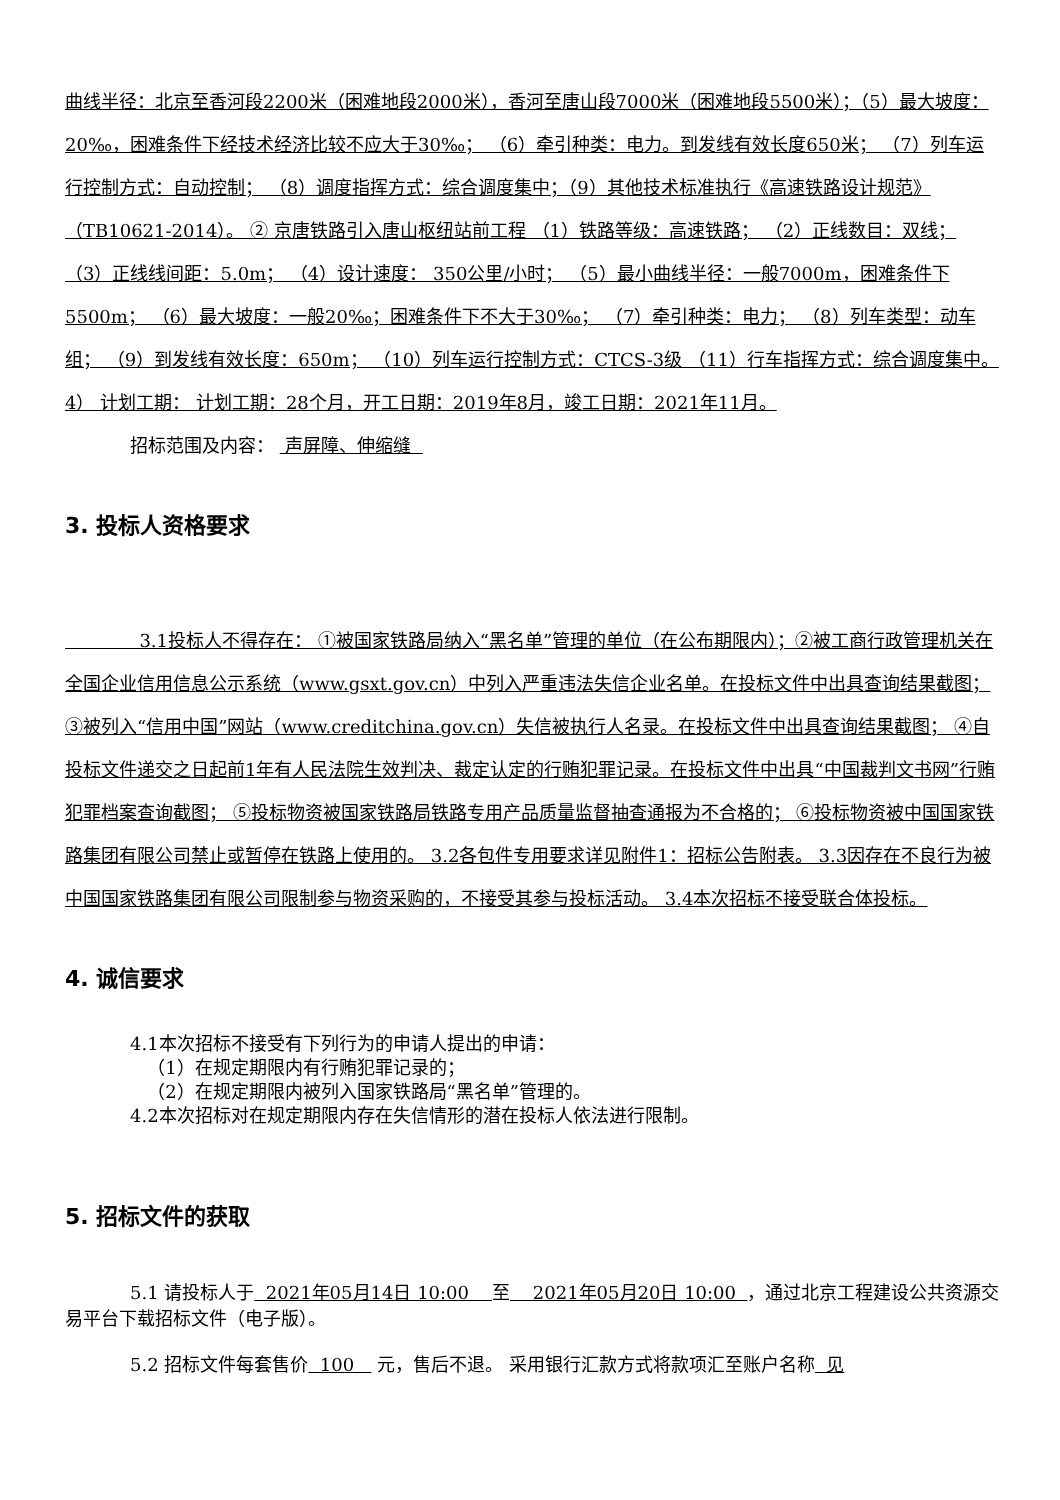曲线半径：北京至香河段2200米（困难地段2000米），香河至唐山段7000米（困难地段5500米）；（5）最大坡度：20‰，困难条件下经技术经济比较不应大于30‰； （6）牵引种类：电力。到发线有效长度650米； （7）列车运行控制方式：自动控制； （8）调度指挥方式：综合调度集中；（9）其他技术标准执行《高速铁路设计规范》（TB10621-2014）。 ② 京唐铁路引入唐山枢纽站前工程 （1）铁路等级：高速铁路； （2）正线数目：双线； （3）正线线间距：5.0m； （4）设计速度： 350公里/小时； （5）最小曲线半径：一般7000m，困难条件下5500m； （6）最大坡度：一般20‰；困难条件下不大于30‰； （7）牵引种类：电力； （8）列车类型：动车组； （9）到发线有效长度：650m； （10）列车运行控制方式：CTCS-3级 （11）行车指挥方式：综合调度集中。4） 计划工期： 计划工期：28个月，开工日期：2019年8月，竣工日期：2021年11月。
招标范围及内容： 声屏障、伸缩缝
3. 投标人资格要求
3.1投标人不得存在： ①被国家铁路局纳入“黑名单”管理的单位（在公布期限内）；②被工商行政管理机关在全国企业信用信息公示系统（www.gsxt.gov.cn）中列入严重违法失信企业名单。在投标文件中出具查询结果截图； ③被列入“信用中国”网站（www.creditchina.gov.cn）失信被执行人名录。在投标文件中出具查询结果截图； ④自投标文件递交之日起前1年有人民法院生效判决、裁定认定的行贿犯罪记录。在投标文件中出具“中国裁判文书网”行贿犯罪档案查询截图； ⑤投标物资被国家铁路局铁路专用产品质量监督抽查通报为不合格的； ⑥投标物资被中国国家铁路集团有限公司禁止或暂停在铁路上使用的。 3.2各包件专用要求详见附件1：招标公告附表。 3.3因存在不良行为被中国国家铁路集团有限公司限制参与物资采购的，不接受其参与投标活动。 3.4本次招标不接受联合体投标。
4. 诚信要求
4.1本次招标不接受有下列行为的申请人提出的申请：
（1）在规定期限内有行贿犯罪记录的；
（2）在规定期限内被列入国家铁路局“黑名单”管理的。
4.2本次招标对在规定期限内存在失信情形的潜在投标人依法进行限制。
5. 招标文件的获取
5.1 请投标人于 2021年05月14日 10:00 至 2021年05月20日 10:00 ，通过北京工程建设公共资源交易平台下载招标文件（电子版）。
5.2 招标文件每套售价 100 元，售后不退。 采用银行汇款方式将款项汇至账户名称 见